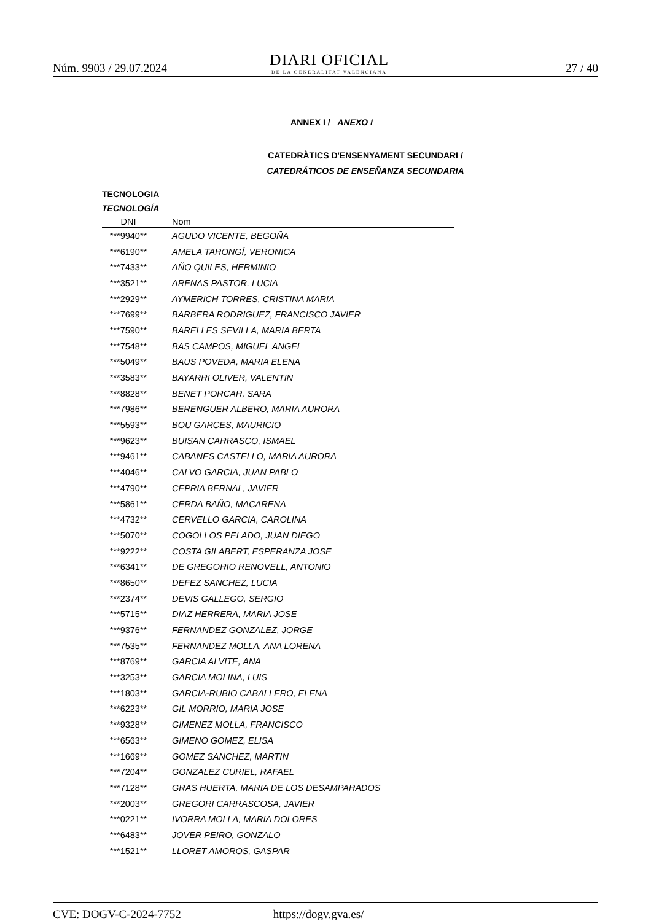Núm. 9903 / 29.07.2024
DIARI OFICIAL
DE LA GENERALITAT VALENCIANA
27 / 40
ANNEX I / ANEXO I
CATEDRÀTICS D'ENSENYAMENT SECUNDARI /
CATEDRÁTICOS DE ENSEÑANZA SECUNDARIA
TECNOLOGIA
TECNOLOGÍA
| DNI | Nom |
| --- | --- |
| ***9940** | AGUDO VICENTE, BEGOÑA |
| ***6190** | AMELA TARONGÍ, VERONICA |
| ***7433** | AÑO QUILES, HERMINIO |
| ***3521** | ARENAS PASTOR, LUCIA |
| ***2929** | AYMERICH TORRES, CRISTINA MARIA |
| ***7699** | BARBERA RODRIGUEZ, FRANCISCO JAVIER |
| ***7590** | BARELLES SEVILLA, MARIA BERTA |
| ***7548** | BAS CAMPOS, MIGUEL ANGEL |
| ***5049** | BAUS POVEDA, MARIA ELENA |
| ***3583** | BAYARRI OLIVER, VALENTIN |
| ***8828** | BENET PORCAR, SARA |
| ***7986** | BERENGUER ALBERO, MARIA AURORA |
| ***5593** | BOU GARCES, MAURICIO |
| ***9623** | BUISAN CARRASCO, ISMAEL |
| ***9461** | CABANES CASTELLO, MARIA AURORA |
| ***4046** | CALVO GARCIA, JUAN PABLO |
| ***4790** | CEPRIA BERNAL, JAVIER |
| ***5861** | CERDA BAÑO, MACARENA |
| ***4732** | CERVELLO GARCIA, CAROLINA |
| ***5070** | COGOLLOS PELADO, JUAN DIEGO |
| ***9222** | COSTA GILABERT, ESPERANZA JOSE |
| ***6341** | DE GREGORIO RENOVELL, ANTONIO |
| ***8650** | DEFEZ SANCHEZ, LUCIA |
| ***2374** | DEVIS GALLEGO, SERGIO |
| ***5715** | DIAZ HERRERA, MARIA JOSE |
| ***9376** | FERNANDEZ GONZALEZ, JORGE |
| ***7535** | FERNANDEZ MOLLA, ANA LORENA |
| ***8769** | GARCIA ALVITE, ANA |
| ***3253** | GARCIA MOLINA, LUIS |
| ***1803** | GARCIA-RUBIO CABALLERO, ELENA |
| ***6223** | GIL MORRIO, MARIA JOSE |
| ***9328** | GIMENEZ MOLLA, FRANCISCO |
| ***6563** | GIMENO GOMEZ, ELISA |
| ***1669** | GOMEZ SANCHEZ, MARTIN |
| ***7204** | GONZALEZ CURIEL, RAFAEL |
| ***7128** | GRAS HUERTA, MARIA DE LOS DESAMPARADOS |
| ***2003** | GREGORI CARRASCOSA, JAVIER |
| ***0221** | IVORRA MOLLA, MARIA DOLORES |
| ***6483** | JOVER PEIRO, GONZALO |
| ***1521** | LLORET AMOROS, GASPAR |
CVE: DOGV-C-2024-7752 https://dogv.gva.es/